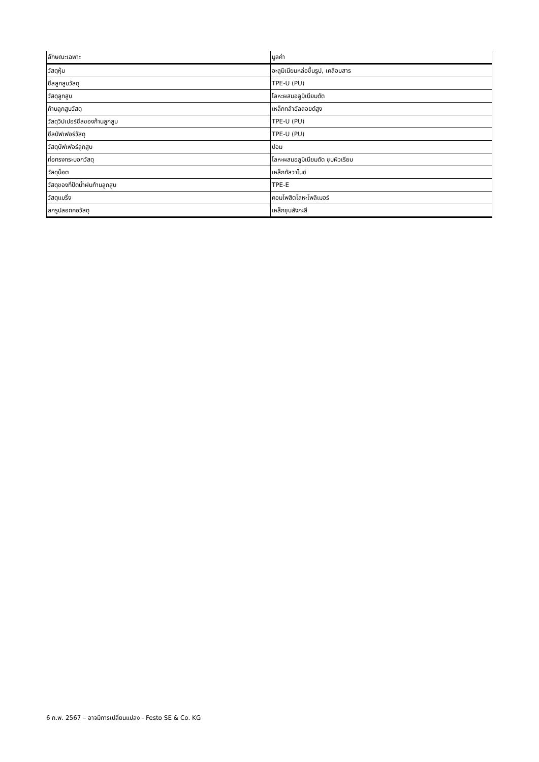| ลักษณะเฉพาะ | มูลค่า |
| --- | --- |
| วัสดุหุ้ม | อะลูมิเนียมหล่อขึ้นรูป, เคลือบสาร |
| ซีลลูกสูบวัสดุ | TPE-U (PU) |
| วัสดุลูกสูบ | โลหะผสมอลูมิเนียมดัด |
| ก้านลูกสูบวัสดุ | เหล็กกล้าอัลลอยด์สูง |
| วัสดุวิปเปอร์ซีลของก้านลูกสูบ | TPE-U (PU) |
| ซีลบัฟเฟอร์วัสดุ | TPE-U (PU) |
| วัสดุบัฟเฟอร์ลูกสูบ | ปอม |
| ท่อทรงกระบอกวัสดุ | โลหะผสมอลูมิเนียมดัด ชุบผิวเรียบ |
| วัสดุน็อต | เหล็กกัลวาไนซ์ |
| วัสดุของที่ปัดน้ำฝนก้านลูกสูบ | TPE-E |
| วัสดุแบริ่ง | คอมโพสิตโลหะโพลิเมอร์ |
| สกรูปลอกคอวัสดุ | เหล็กชุบสังกะสี |
6 ก.พ. 2567 – อาจมีการเปลี่ยนแปลง - Festo SE & Co. KG